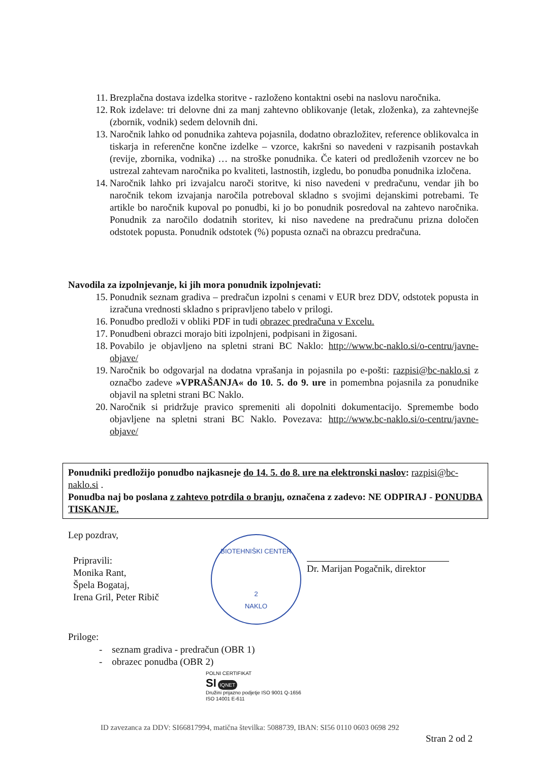11. Brezplačna dostava izdelka storitve - razloženo kontaktni osebi na naslovu naročnika.
12. Rok izdelave: tri delovne dni za manj zahtevno oblikovanje (letak, zloženka), za zahtevnejše (zbornik, vodnik) sedem delovnih dni.
13. Naročnik lahko od ponudnika zahteva pojasnila, dodatno obrazložitev, reference oblikovalca in tiskarja in referenčne končne izdelke – vzorce, kakršni so navedeni v razpisanih postavkah (revije, zbornika, vodnika) … na stroške ponudnika. Če kateri od predloženih vzorcev ne bo ustrezal zahtevam naročnika po kvaliteti, lastnostih, izgledu, bo ponudba ponudnika izločena.
14. Naročnik lahko pri izvajalcu naroči storitve, ki niso navedeni v predračunu, vendar jih bo naročnik tekom izvajanja naročila potreboval skladno s svojimi dejanskimi potrebami. Te artikle bo naročnik kupoval po ponudbi, ki jo bo ponudnik posredoval na zahtevo naročnika. Ponudnik za naročilo dodatnih storitev, ki niso navedene na predračunu prizna določen odstotek popusta. Ponudnik odstotek (%) popusta označi na obrazcu predračuna.
Navodila za izpolnjevanje, ki jih mora ponudnik izpolnjevati:
15. Ponudnik seznam gradiva – predračun izpolni s cenami v EUR brez DDV, odstotek popusta in izračuna vrednosti skladno s pripravljeno tabelo v prilogi.
16. Ponudbo predloži v obliki PDF in tudi obrazec predračuna v Excelu.
17. Ponudbeni obrazci morajo biti izpolnjeni, podpisani in žigosani.
18. Povabilo je objavljeno na spletni strani BC Naklo: http://www.bc-naklo.si/o-centru/javne-objave/
19. Naročnik bo odgovarjal na dodatna vprašanja in pojasnila po e-pošti: razpisi@bc-naklo.si z označbo zadeve »VPRAŠANJA« do 10. 5. do 9. ure in pomembna pojasnila za ponudnike objavil na spletni strani BC Naklo.
20. Naročnik si pridržuje pravico spremeniti ali dopolniti dokumentacijo. Spremembe bodo objavljene na spletni strani BC Naklo. Povezava: http://www.bc-naklo.si/o-centru/javne-objave/
Ponudniki predložijo ponudbo najkasneje do 14. 5. do 8. ure na elektronski naslov: razpisi@bc-naklo.si .
Ponudba naj bo poslana z zahtevo potrdila o branju, označena z zadevo: NE ODPIRAJ - PONUDBA TISKANJE.
Lep pozdrav,
Pripravili:
Monika Rant,
Špela Bogataj,
Irena Gril, Peter Ribič
BIOTEHNIŠKI CENTER
2
NAKLO
Dr. Marijan Pogačnik, direktor
Priloge:
- seznam gradiva - predračun (OBR 1)
- obrazec ponudba (OBR 2)
POLNI CERTIFIKAT
SI IQNET
Družini prijazno podjetje ISO 9001 Q-1656
ISO 14001 E-611
ID zavezanca za DDV: SI66817994, matična številka: 5088739, IBAN: SI56 0110 0603 0698 292
Stran 2 od 2